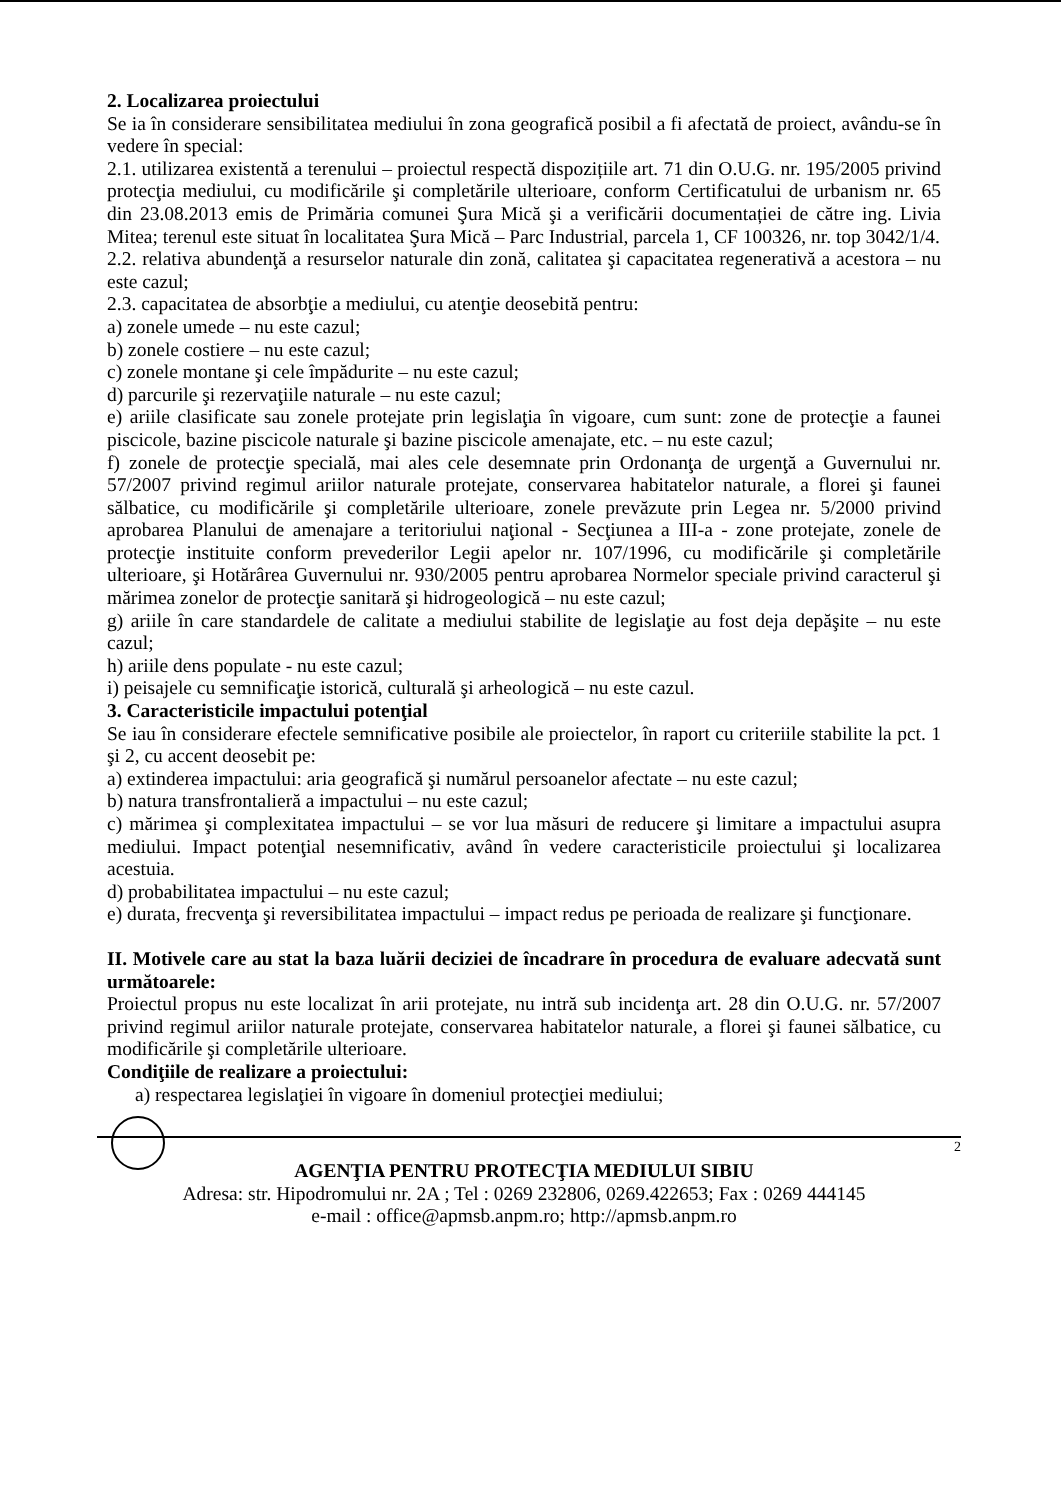2. Localizarea proiectului
Se ia în considerare sensibilitatea mediului în zona geografică posibil a fi afectată de proiect, avându-se în vedere în special:
2.1. utilizarea existentă a terenului – proiectul respectă dispozițiile art. 71 din O.U.G. nr. 195/2005 privind protecţia mediului, cu modificările şi completările ulterioare, conform Certificatului de urbanism nr. 65 din 23.08.2013 emis de Primăria comunei Şura Mică şi a verificării documentației de către ing. Livia Mitea; terenul este situat în localitatea Şura Mică – Parc Industrial, parcela 1, CF 100326, nr. top 3042/1/4.
2.2. relativa abundenţă a resurselor naturale din zonă, calitatea şi capacitatea regenerativă a acestora – nu este cazul;
2.3. capacitatea de absorbţie a mediului, cu atenţie deosebită pentru:
a) zonele umede – nu este cazul;
b) zonele costiere – nu este cazul;
c) zonele montane şi cele împădurite – nu este cazul;
d) parcurile şi rezervaţiile naturale – nu este cazul;
e) ariile clasificate sau zonele protejate prin legislaţia în vigoare, cum sunt: zone de protecţie a faunei piscicole, bazine piscicole naturale şi bazine piscicole amenajate, etc. – nu este cazul;
f) zonele de protecţie specială, mai ales cele desemnate prin Ordonanţa de urgenţă a Guvernului nr. 57/2007 privind regimul ariilor naturale protejate, conservarea habitatelor naturale, a florei şi faunei sălbatice, cu modificările şi completările ulterioare, zonele prevăzute prin Legea nr. 5/2000 privind aprobarea Planului de amenajare a teritoriului naţional - Secţiunea a III-a - zone protejate, zonele de protecţie instituite conform prevederilor Legii apelor nr. 107/1996, cu modificările şi completările ulterioare, şi Hotărârea Guvernului nr. 930/2005 pentru aprobarea Normelor speciale privind caracterul şi mărimea zonelor de protecţie sanitară şi hidrogeologică – nu este cazul;
g) ariile în care standardele de calitate a mediului stabilite de legislaţie au fost deja depăşite – nu este cazul;
h) ariile dens populate - nu este cazul;
i) peisajele cu semnificaţie istorică, culturală şi arheologică – nu este cazul.
3. Caracteristicile impactului potenţial
Se iau în considerare efectele semnificative posibile ale proiectelor, în raport cu criteriile stabilite la pct. 1 şi 2, cu accent deosebit pe:
a) extinderea impactului: aria geografică şi numărul persoanelor afectate – nu este cazul;
b) natura transfrontalieră a impactului – nu este cazul;
c) mărimea şi complexitatea impactului – se vor lua măsuri de reducere şi limitare a impactului asupra mediului. Impact potenţial nesemnificativ, având în vedere caracteristicile proiectului şi localizarea acestuia.
d) probabilitatea impactului – nu este cazul;
e) durata, frecvenţa şi reversibilitatea impactului – impact redus pe perioada de realizare şi funcţionare.
II. Motivele care au stat la baza luării deciziei de încadrare în procedura de evaluare adecvată sunt următoarele:
Proiectul propus nu este localizat în arii protejate, nu intră sub incidenţa art. 28 din O.U.G. nr. 57/2007 privind regimul ariilor naturale protejate, conservarea habitatelor naturale, a florei şi faunei sălbatice, cu modificările şi completările ulterioare.
Condiţiile de realizare a proiectului:
a) respectarea legislaţiei în vigoare în domeniul protecţiei mediului;
2
AGENŢIA PENTRU PROTECŢIA MEDIULUI SIBIU
Adresa: str. Hipodromului nr. 2A ; Tel : 0269 232806, 0269.422653; Fax : 0269 444145
e-mail : office@apmsb.anpm.ro; http://apmsb.anpm.ro